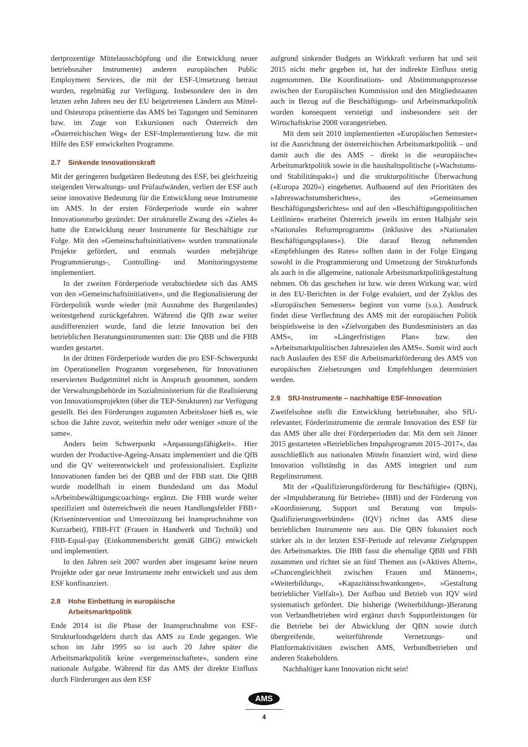dertprozentige Mittelausschöpfung und die Entwicklung neuer betriebsnaher Instrumente) anderen europäischen Public Employment Services, die mit der ESF-Umsetzung betraut wurden, regelmäßig zur Verfügung. Insbesondere den in den letzten zehn Jahren neu der EU beigetretenen Ländern aus Mittel- und Osteuropa präsentierte das AMS bei Tagungen und Seminaren bzw. im Zuge von Exkursionen nach Österreich den »Österreichischen Weg« der ESF-Implementierung bzw. die mit Hilfe des ESF entwickelten Programme.
2.7 Sinkende Innovationskraft
Mit der geringeren budgetären Bedeutung des ESF, bei gleichzeitig steigenden Verwaltungs- und Prüfaufwänden, verliert der ESF auch seine innovative Bedeutung für die Entwicklung neue Instrumente im AMS. In der ersten Förderperiode wurde ein wahrer Innovationsturbo gezündet: Der strukturelle Zwang des »Zieles 4« hatte die Entwicklung neuer Instrumente für Beschäftigte zur Folge. Mit den »Gemeinschaftsinitiativen« wurden transnationale Projekte gefördert, und erstmals wurden mehrjährige Programmierungs-, Controlling- und Monitoringsysteme implementiert.
In der zweiten Förderperiode verabschiedete sich das AMS von den »Gemeinschaftsinitiativen«, und die Regionalisierung der Förderpolitik wurde wieder (mit Ausnahme des Burgenlandes) weitestgehend zurückgefahren. Während die QfB zwar weiter ausdifferenziert wurde, fand die letzte Innovation bei den betrieblichen Beratungsinstrumenten statt: Die QBB und die FBB wurden gestartet.
In der dritten Förderperiode wurden die pro ESF-Schwerpunkt im Operationellen Programm vorgesehenen, für Innovationen reservierten Budgetmittel nicht in Anspruch genommen, sondern der Verwaltungsbehörde im Sozialministerium für die Realisierung von Innovationsprojekten (über die TEP-Strukturen) zur Verfügung gestellt. Bei den Förderungen zugunsten Arbeitsloser hieß es, wie schon die Jahre zuvor, weiterhin mehr oder weniger »more of the same«.
Anders beim Schwerpunkt »Anpassungsfähigkeit«. Hier wurden der Productive-Ageing-Ansatz implementiert und die QfB und die QV weiterentwickelt und professionalisiert. Explizite Innovationen fanden bei der QBB und der FBB statt. Die QBB wurde modellhaft in einem Bundesland um das Modul »Arbeitsbewältigungscoaching« ergänzt. Die FBB wurde weiter spezifiziert und österreichweit die neuen Handlungsfelder FBB+ (Krisenintervention und Unterstützung bei Inanspruchnahme von Kurzarbeit), FBB-FiT (Frauen in Handwerk und Technik) und FBB-Equal-pay (Einkommensbericht gemäß GlBG) entwickelt und implementiert.
In den Jahren seit 2007 wurden aber insgesamt keine neuen Projekte oder gar neue Instrumente mehr entwickelt und aus dem ESF konfinanziert.
2.8 Hohe Einbettung in europäische
Arbeitsmarktpolitik
Ende 2014 ist die Phase der Inanspruchnahme von ESF-Strukturfondsgeldern durch das AMS zu Ende gegangen. Wie schon im Jahr 1995 so ist auch 20 Jahre später die Arbeitsmarktpolitik keine »vergemeinschaftete«, sondern eine nationale Aufgabe. Während für das AMS der direkte Einfluss durch Förderungen aus dem ESF
aufgrund sinkender Budgets an Wirkkraft verloren hat und seit 2015 nicht mehr gegeben ist, hat der indirekte Einfluss stetig zugenommen. Die Koordinations- und Abstimmungsprozesse zwischen der Europäischen Kommission und den Mitgliedstaaten auch in Bezug auf die Beschäftigungs- und Arbeitsmarktpolitik wurden konsequent verstetigt und insbesondere seit der Wirtschaftskrise 2008 vorangetrieben.
Mit dem seit 2010 implementierten »Europäischen Semester« ist die Ausrichtung der österreichischen Arbeitsmarktpolitik – und damit auch die des AMS – direkt in die »europäische« Arbeitsmarktpolitik sowie in die haushaltspolitische (»Wachstums- und Stabilitätspakt«) und die strukturpolitische Überwachung (»Europa 2020«) eingebettet. Aufbauend auf den Prioritäten des »Jahreswachstumsberichtes«, des »Gemeinsamen Beschäftigungsberichtes« und auf den »Beschäftigungspolitischen Leitlinien« erarbeitet Österreich jeweils im ersten Halbjahr sein »Nationales Reformprogramm« (inklusive des »Nationalen Beschäftigungsplanes«). Die darauf Bezug nehmenden »Empfehlungen des Rates« sollten dann in der Folge Eingang sowohl in die Programmierung und Umsetzung der Strukturfonds als auch in die allgemeine, nationale Arbeitsmarktpolitikgestaltung nehmen. Ob das geschehen ist bzw. wie deren Wirkung war, wird in den EU-Berichten in der Folge evaluiert, und der Zyklus des »Europäischen Semesters« beginnt von vorne (s.o.). Ausdruck findet diese Verflechtung des AMS mit der europäischen Politik beispielsweise in den »Zielvorgaben des Bundesministers an das AMS«, im »Längerfristigen Plan« bzw. den »Arbeitsmarktpolitischen Jahreszielen des AMS«. Somit wird auch nach Auslaufen des ESF die Arbeitsmarktförderung des AMS von europäischen Zielsetzungen und Empfehlungen determiniert werden.
2.9 SfU-Instrumente – nachhaltige ESF-Innovation
Zweifelsohne stellt die Entwicklung betriebsnaher, also SfU-relevanter, Förderinstrumente die zentrale Innovation des ESF für das AMS über alle drei Förderperioden dar. Mit dem seit Jänner 2015 gestarteten »Betrieblichen Impulsprogramm 2015–2017«, das ausschließlich aus nationalen Mitteln finanziert wird, wird diese Innovation vollständig in das AMS integriert und zum Regelinstrument.
Mit der »Qualifizierungsförderung für Beschäftigte« (QBN), der »Impulsberatung für Betriebe« (IBB) und der Förderung von »Koordinierung, Support und Beratung von Impuls-Qualifizierungsverbünden« (IQV) richtet das AMS diese betrieblichen Instrumente neu aus. Die QBN fokussiert noch stärker als in der letzten ESF-Periode auf relevante Zielgruppen des Arbeitsmarktes. Die IBB fasst die ehemalige QBB und FBB zusammen und richtet sie an fünf Themen aus (»Aktives Altern«, »Chancengleichheit zwischen Frauen und Männern«, »Weiterbildung«, »Kapazitätsschwankungen«, »Gestaltung betrieblicher Vielfalt«). Der Aufbau und Betrieb von IQV wird systematisch gefördert. Die bisherige (Weiterbildungs-)Beratung von Verbundbetrieben wird ergänzt durch Supportleistungen für die Betriebe bei der Abwicklung der QBN sowie durch übergreifende, weiterführende Vernetzungs- und Plattformaktivitäten zwischen AMS, Verbundbetrieben und anderen Stakeholdern.
Nachhaltiger kann Innovation nicht sein!
AMS
4